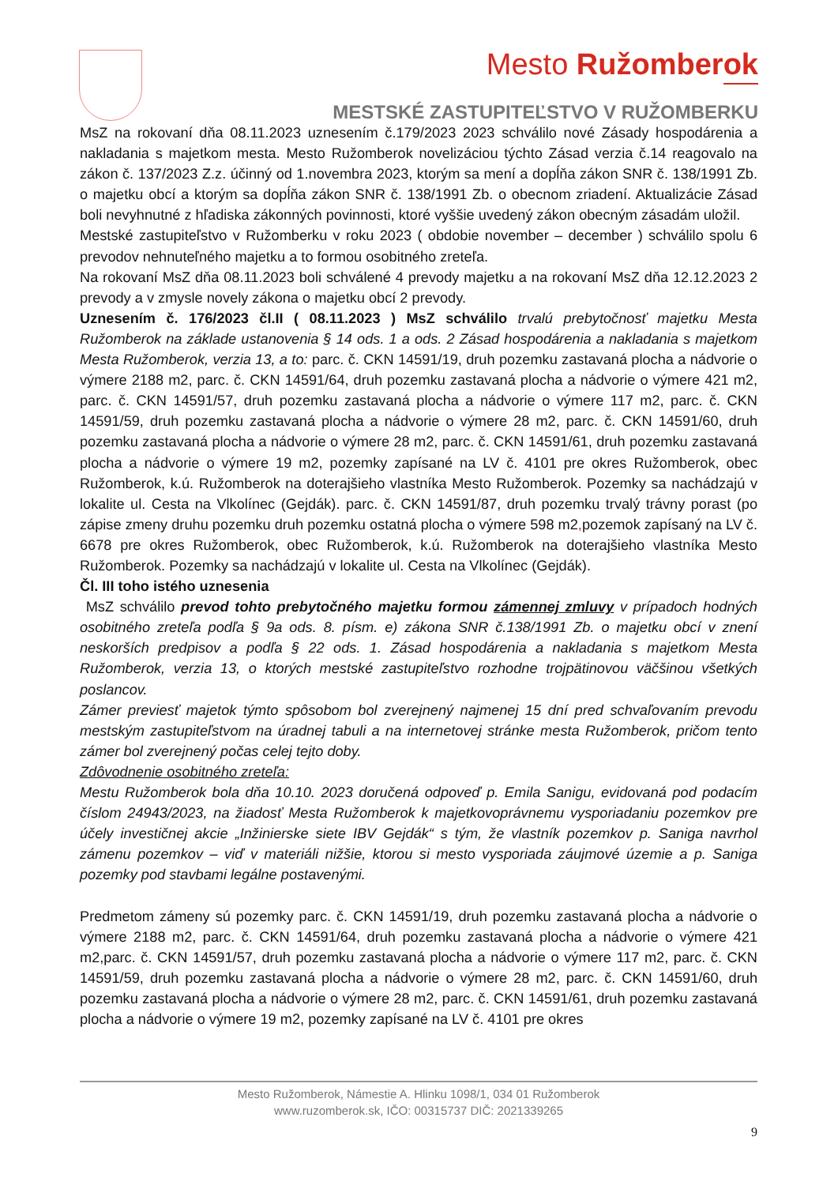Mesto Ružomberok
MESTSKÉ ZASTUPITEĽSTVO V RUŽOMBERKU
MsZ na rokovaní dňa 08.11.2023 uznesením č.179/2023 2023 schválilo nové Zásady hospodárenia a nakladania s majetkom mesta. Mesto Ružomberok novelizáciou týchto Zásad verzia č.14 reagovalo na zákon č. 137/2023 Z.z. účinný od 1.novembra 2023, ktorým sa mení a dopĺňa zákon SNR č. 138/1991 Zb. o majetku obcí a ktorým sa dopĺňa zákon SNR č. 138/1991 Zb. o obecnom zriadení. Aktualizácie Zásad boli nevyhnutné z hľadiska zákonných povinnosti, ktoré vyššie uvedený zákon obecným zásadám uložil.
Mestské zastupiteľstvo v Ružomberku v roku 2023 ( obdobie november – december ) schválilo spolu 6 prevodov nehnuteľného majetku a to formou osobitného zreteľa.
Na rokovaní MsZ dňa 08.11.2023 boli schválené 4 prevody majetku a na rokovaní MsZ dňa 12.12.2023 2 prevody a v zmysle novely zákona o majetku obcí 2 prevody.
Uznesením č. 176/2023 čl.II ( 08.11.2023 ) MsZ schválilo trvalú prebytočnosť majetku Mesta Ružomberok na základe ustanovenia § 14 ods. 1 a ods. 2 Zásad hospodárenia a nakladania s majetkom Mesta Ružomberok, verzia 13, a to: parc. č. CKN 14591/19, druh pozemku zastavaná plocha a nádvorie o výmere 2188 m2, parc. č. CKN 14591/64, druh pozemku zastavaná plocha a nádvorie o výmere 421 m2, parc. č. CKN 14591/57, druh pozemku zastavaná plocha a nádvorie o výmere 117 m2, parc. č. CKN 14591/59, druh pozemku zastavaná plocha a nádvorie o výmere 28 m2, parc. č. CKN 14591/60, druh pozemku zastavaná plocha a nádvorie o výmere 28 m2, parc. č. CKN 14591/61, druh pozemku zastavaná plocha a nádvorie o výmere 19 m2, pozemky zapísané na LV č. 4101 pre okres Ružomberok, obec Ružomberok, k.ú. Ružomberok na doterajšieho vlastníka Mesto Ružomberok. Pozemky sa nachádzajú v lokalite ul. Cesta na Vlkolínec (Gejdák). parc. č. CKN 14591/87, druh pozemku trvalý trávny porast (po zápise zmeny druhu pozemku druh pozemku ostatná plocha o výmere 598 m2, pozemok zapísaný na LV č. 6678 pre okres Ružomberok, obec Ružomberok, k.ú. Ružomberok na doterajšieho vlastníka Mesto Ružomberok. Pozemky sa nachádzajú v lokalite ul. Cesta na Vlkolínec (Gejdák).
Čl. III toho istého uznesenia
MsZ schválilo prevod tohto prebytočného majetku formou zámennej zmluvy v prípadoch hodných osobitného zreteľa podľa § 9a ods. 8. písm. e) zákona SNR č.138/1991 Zb. o majetku obcí v znení neskorších predpisov a podľa § 22 ods. 1. Zásad hospodárenia a nakladania s majetkom Mesta Ružomberok, verzia 13, o ktorých mestské zastupiteľstvo rozhodne trojpätinovou väčšinou všetkých poslancov.
Zámer previesť majetok týmto spôsobom bol zverejnený najmenej 15 dní pred schvaľovaním prevodu mestským zastupiteľstvom na úradnej tabuli a na internetovej stránke mesta Ružomberok, pričom tento zámer bol zverejnený počas celej tejto doby.
Zdôvodnenie osobitného zreteľa:
Mestu Ružomberok bola dňa 10.10. 2023 doručená odpoveď p. Emila Sanigu, evidovaná pod podacím číslom 24943/2023, na žiadosť Mesta Ružomberok k majetkovoprávnemu vysporiadaniu pozemkov pre účely investičnej akcie „Inžinierske siete IBV Gejdák“ s tým, že vlastník pozemkov p. Saniga navrhol zámenu pozemkov – viď v materiáli nižšie, ktorou si mesto vysporiada záujmové územie a p. Saniga pozemky pod stavbami legálne postavenými.
Predmetom zámeny sú pozemky parc. č. CKN 14591/19, druh pozemku zastavaná plocha a nádvorie o výmere 2188 m2, parc. č. CKN 14591/64, druh pozemku zastavaná plocha a nádvorie o výmere 421 m2,parc. č. CKN 14591/57, druh pozemku zastavaná plocha a nádvorie o výmere 117 m2, parc. č. CKN 14591/59, druh pozemku zastavaná plocha a nádvorie o výmere 28 m2, parc. č. CKN 14591/60, druh pozemku zastavaná plocha a nádvorie o výmere 28 m2, parc. č. CKN 14591/61, druh pozemku zastavaná plocha a nádvorie o výmere 19 m2, pozemky zapísané na LV č. 4101 pre okres
Mesto Ružomberok, Námestie A. Hlinku 1098/1, 034 01 Ružomberok
www.ruzomberok.sk, IČO: 00315737 DIČ: 2021339265
9